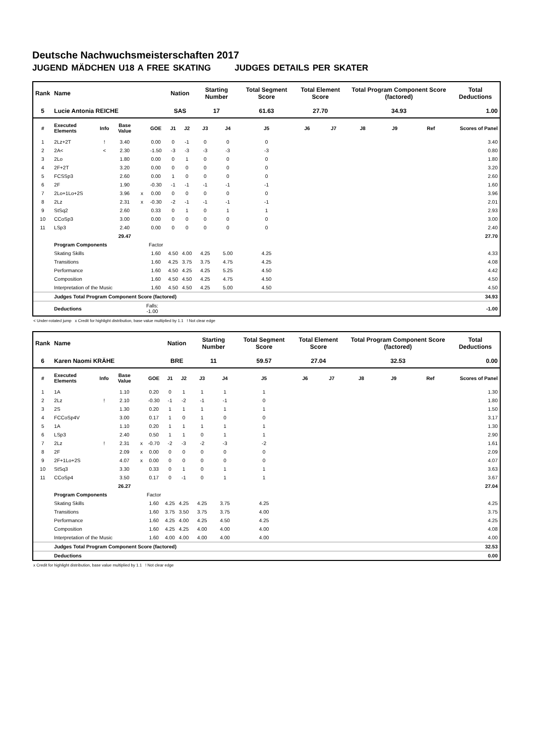Deutsche Nachwuchsmeisterschaften 2017
JUGEND MÄDCHEN U18 A FREE SKATING JUDGES DETAILS PER SKATER
| Rank | Name | | | | | Nation | | Starting Number | | Total Segment Score | Total Element Score | | Total Program Component Score (factored) | | | Total Deductions |
| --- | --- | --- | --- | --- | --- | --- | --- | --- | --- | --- | --- | --- | --- | --- | --- | --- |
| 5 | Lucie Antonia REICHE | | | | | SAS | | 17 | | 61.63 | 27.70 | | 34.93 | | | 1.00 |
| # | Executed Elements | Info | Base Value | | GOE | J1 | J2 | J3 | J4 | J5 | J6 | J7 | J8 | J9 | Ref | Scores of Panel |
| 1 | 2Lz+2T | ! | 3.40 | | 0.00 | 0 | -1 | 0 | 0 | 0 | | | | | | 3.40 |
| 2 | 2A< | < | 2.30 | | -1.50 | -3 | -3 | -3 | -3 | -3 | | | | | | 0.80 |
| 3 | 2Lo | | 1.80 | | 0.00 | 0 | 1 | 0 | 0 | 0 | | | | | | 1.80 |
| 4 | 2F+2T | | 3.20 | | 0.00 | 0 | 0 | 0 | 0 | 0 | | | | | | 3.20 |
| 5 | FCSSp3 | | 2.60 | | 0.00 | 1 | 0 | 0 | 0 | 0 | | | | | | 2.60 |
| 6 | 2F | | 1.90 | | -0.30 | -1 | -1 | -1 | -1 | -1 | | | | | | 1.60 |
| 7 | 2Lo+1Lo+2S | | 3.96 | x | 0.00 | 0 | 0 | 0 | 0 | 0 | | | | | | 3.96 |
| 8 | 2Lz | | 2.31 | x | -0.30 | -2 | -1 | -1 | -1 | -1 | | | | | | 2.01 |
| 9 | StSq2 | | 2.60 | | 0.33 | 0 | 1 | 0 | 1 | 1 | | | | | | 2.93 |
| 10 | CCoSp3 | | 3.00 | | 0.00 | 0 | 0 | 0 | 0 | 0 | | | | | | 3.00 |
| 11 | LSp3 | | 2.40 | | 0.00 | 0 | 0 | 0 | 0 | 0 | | | | | | 2.40 |
| | | | 29.47 | | | | | | | | | | | | | 27.70 |
| | Program Components | | | | Factor | | | | | | | | | | | |
| | Skating Skills | | | | 1.60 | 4.50 | 4.00 | 4.25 | 5.00 | 4.25 | | | | | | 4.33 |
| | Transitions | | | | 1.60 | 4.25 | 3.75 | 3.75 | 4.75 | 4.25 | | | | | | 4.08 |
| | Performance | | | | 1.60 | 4.50 | 4.25 | 4.25 | 5.25 | 4.50 | | | | | | 4.42 |
| | Composition | | | | 1.60 | 4.50 | 4.50 | 4.25 | 4.75 | 4.50 | | | | | | 4.50 |
| | Interpretation of the Music | | | | 1.60 | 4.50 | 4.50 | 4.25 | 5.00 | 4.50 | | | | | | 4.50 |
| | Judges Total Program Component Score (factored) | | | | | | | | | | | | | | | 34.93 |
| | Deductions | | | Falls: -1.00 | | | | | | | | | | | | -1.00 |
< Under-rotated jump x Credit for highlight distribution, base value multiplied by 1.1 ! Not clear edge
| Rank | Name | | | | | Nation | | Starting Number | | Total Segment Score | Total Element Score | | Total Program Component Score (factored) | | | Total Deductions |
| --- | --- | --- | --- | --- | --- | --- | --- | --- | --- | --- | --- | --- | --- | --- | --- | --- |
| 6 | Karen Naomi KRÄHE | | | | | BRE | | 11 | | 59.57 | 27.04 | | 32.53 | | | 0.00 |
| # | Executed Elements | Info | Base Value | | GOE | J1 | J2 | J3 | J4 | J5 | J6 | J7 | J8 | J9 | Ref | Scores of Panel |
| 1 | 1A | | 1.10 | | 0.20 | 0 | 1 | 1 | 1 | 1 | | | | | | 1.30 |
| 2 | 2Lz | ! | 2.10 | | -0.30 | -1 | -2 | -1 | -1 | 0 | | | | | | 1.80 |
| 3 | 2S | | 1.30 | | 0.20 | 1 | 1 | 1 | 1 | 1 | | | | | | 1.50 |
| 4 | FCCoSp4V | | 3.00 | | 0.17 | 1 | 0 | 1 | 0 | 0 | | | | | | 3.17 |
| 5 | 1A | | 1.10 | | 0.20 | 1 | 1 | 1 | 1 | 1 | | | | | | 1.30 |
| 6 | LSp3 | | 2.40 | | 0.50 | 1 | 1 | 0 | 1 | 1 | | | | | | 2.90 |
| 7 | 2Lz | ! | 2.31 | x | -0.70 | -2 | -3 | -2 | -3 | -2 | | | | | | 1.61 |
| 8 | 2F | | 2.09 | x | 0.00 | 0 | 0 | 0 | 0 | 0 | | | | | | 2.09 |
| 9 | 2F+1Lo+2S | | 4.07 | x | 0.00 | 0 | 0 | 0 | 0 | 0 | | | | | | 4.07 |
| 10 | StSq3 | | 3.30 | | 0.33 | 0 | 1 | 0 | 1 | 1 | | | | | | 3.63 |
| 11 | CCoSp4 | | 3.50 | | 0.17 | 0 | -1 | 0 | 1 | 1 | | | | | | 3.67 |
| | | | 26.27 | | | | | | | | | | | | | 27.04 |
| | Program Components | | | | Factor | | | | | | | | | | | |
| | Skating Skills | | | | 1.60 | 4.25 | 4.25 | 4.25 | 3.75 | 4.25 | | | | | | 4.25 |
| | Transitions | | | | 1.60 | 3.75 | 3.50 | 3.75 | 3.75 | 4.00 | | | | | | 3.75 |
| | Performance | | | | 1.60 | 4.25 | 4.00 | 4.25 | 4.50 | 4.25 | | | | | | 4.25 |
| | Composition | | | | 1.60 | 4.25 | 4.25 | 4.00 | 4.00 | 4.00 | | | | | | 4.08 |
| | Interpretation of the Music | | | | 1.60 | 4.00 | 4.00 | 4.00 | 4.00 | 4.00 | | | | | | 4.00 |
| | Judges Total Program Component Score (factored) | | | | | | | | | | | | | | | 32.53 |
| | Deductions | | | | | | | | | | | | | | | 0.00 |
x Credit for highlight distribution, base value multiplied by 1.1 ! Not clear edge